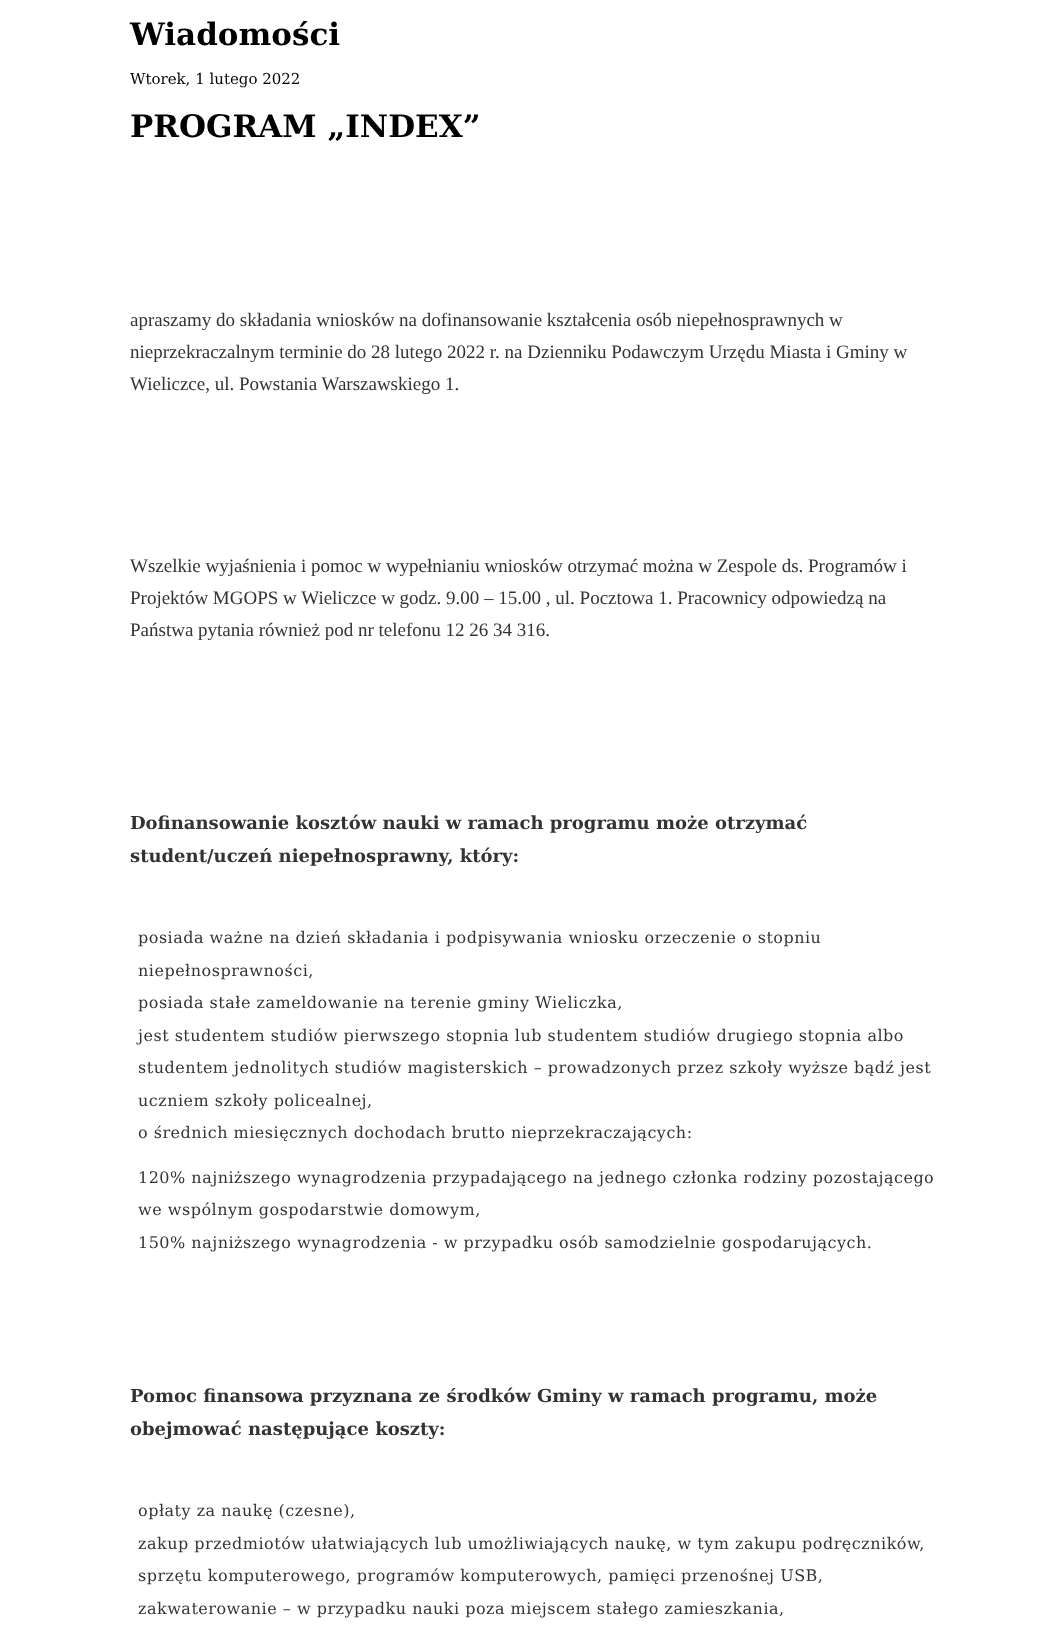Wiadomości
Wtorek, 1 lutego 2022
PROGRAM „INDEX”
apraszamy do składania wniosków na dofinansowanie kształcenia osób niepełnosprawnych w nieprzekraczalnym terminie do 28 lutego 2022 r. na Dzienniku Podawczym Urzędu Miasta i Gminy w Wieliczce, ul. Powstania Warszawskiego 1.
Wszelkie wyjaśnienia i pomoc w wypełnianiu wniosków otrzymać można w Zespole ds. Programów i Projektów MGOPS w Wieliczce w godz. 9.00 – 15.00 , ul. Pocztowa 1. Pracownicy odpowiedzą na Państwa pytania również pod nr telefonu 12 26 34 316.
Dofinansowanie kosztów nauki w ramach programu może otrzymać student/uczeń niepełnosprawny, który:
posiada ważne na dzień składania i podpisywania wniosku orzeczenie o stopniu niepełnosprawności,
posiada stałe zameldowanie na terenie gminy Wieliczka,
jest studentem studiów pierwszego stopnia lub studentem studiów drugiego stopnia albo studentem jednolitych studiów magisterskich – prowadzonych przez szkoły wyższe bądź jest uczniem szkoły policealnej,
o średnich miesięcznych dochodach brutto nieprzekraczających:
120% najniższego wynagrodzenia przypadającego na jednego członka rodziny pozostającego we wspólnym gospodarstwie domowym,
150% najniższego wynagrodzenia - w przypadku osób samodzielnie gospodarujących.
Pomoc finansowa przyznana ze środków Gminy w ramach programu, może obejmować następujące koszty:
opłaty za naukę (czesne),
zakup przedmiotów ułatwiających lub umożliwiających naukę, w tym zakupu podręczników, sprzętu komputerowego, programów komputerowych, pamięci przenośnej USB,
zakwaterowanie – w przypadku nauki poza miejscem stałego zamieszkania,